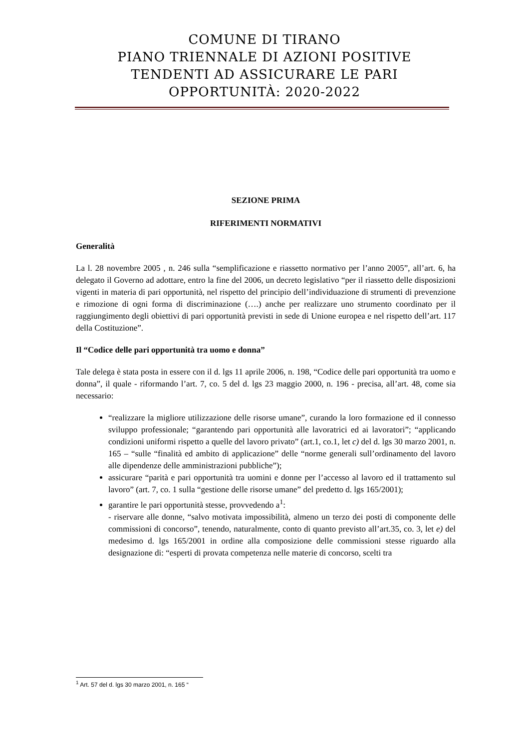COMUNE DI TIRANO
PIANO TRIENNALE DI AZIONI POSITIVE
TENDENTI AD ASSICURARE LE PARI
OPPORTUNITÀ: 2020-2022
SEZIONE PRIMA
RIFERIMENTI NORMATIVI
Generalità
La l. 28 novembre 2005 , n. 246 sulla “semplificazione e riassetto normativo per l’anno 2005”, all’art. 6, ha delegato il Governo ad adottare, entro la fine del 2006, un decreto legislativo “per il riassetto delle disposizioni vigenti in materia di pari opportunità, nel rispetto del principio dell’individuazione di strumenti di prevenzione e rimozione di ogni forma di discriminazione (….) anche per realizzare uno strumento coordinato per il raggiungimento degli obiettivi di pari opportunità previsti in sede di Unione europea e nel rispetto dell’art. 117 della Costituzione”.
Il “Codice delle pari opportunità tra uomo e donna”
Tale delega è stata posta in essere con il d. lgs 11 aprile 2006, n. 198, “Codice delle pari opportunità tra uomo e donna”, il quale - riformando l’art. 7, co. 5 del d. lgs 23 maggio 2000, n. 196 - precisa, all’art. 48, come sia necessario:
“realizzare la migliore utilizzazione delle risorse umane”, curando la loro formazione ed il connesso sviluppo professionale; “garantendo pari opportunità alle lavoratrici ed ai lavoratori”; “applicando condizioni uniformi rispetto a quelle del lavoro privato” (art.1, co.1, let c) del d. lgs 30 marzo 2001, n. 165 – “sulle “finalità ed ambito di applicazione” delle “norme generali sull’ordinamento del lavoro alle dipendenze delle amministrazioni pubbliche”);
assicurare “parità e pari opportunità tra uomini e donne per l’accesso al lavoro ed il trattamento sul lavoro” (art. 7, co. 1 sulla “gestione delle risorse umane” del predetto d. lgs 165/2001);
garantire le pari opportunità stesse, provvedendo a<sup>1</sup>:
- riservare alle donne, “salvo motivata impossibilità, almeno un terzo dei posti di componente delle commissioni di concorso”, tenendo, naturalmente, conto di quanto previsto all’art.35, co. 3, let e) del medesimo d. lgs 165/2001 in ordine alla composizione delle commissioni stesse riguardo alla designazione di: “esperti di provata competenza nelle materie di concorso, scelti tra
<sup>1</sup> Art. 57 del d. lgs 30 marzo 2001, n. 165 “